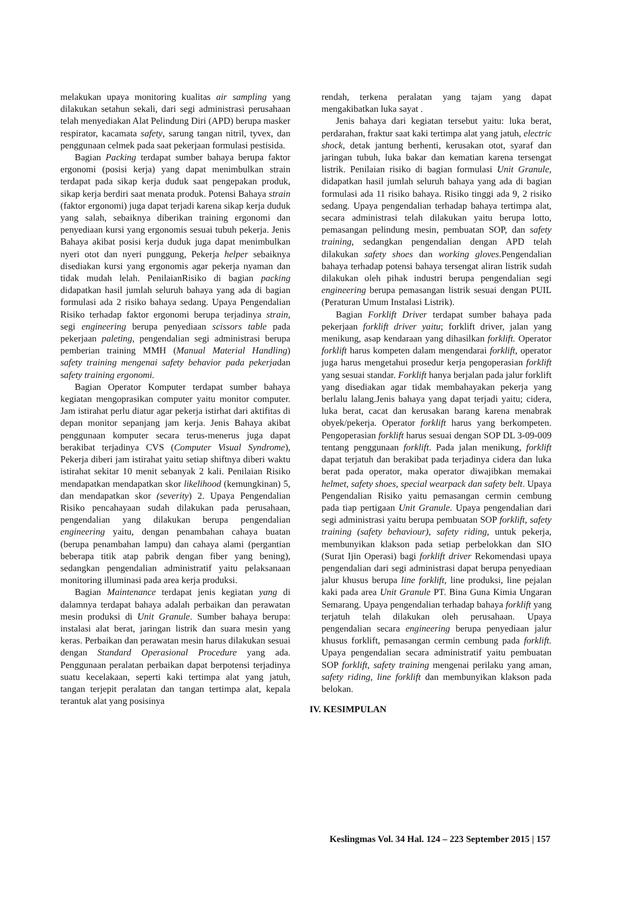melakukan upaya monitoring kualitas air sampling yang dilakukan setahun sekali, dari segi administrasi perusahaan telah menyediakan Alat Pelindung Diri (APD) berupa masker respirator, kacamata safety, sarung tangan nitril, tyvex, dan penggunaan celmek pada saat pekerjaan formulasi pestisida.
Bagian Packing terdapat sumber bahaya berupa faktor ergonomi (posisi kerja) yang dapat menimbulkan strain terdapat pada sikap kerja duduk saat pengepakan produk, sikap kerja berdiri saat menata produk. Potensi Bahaya strain (faktor ergonomi) juga dapat terjadi karena sikap kerja duduk yang salah, sebaiknya diberikan training ergonomi dan penyediaan kursi yang ergonomis sesuai tubuh pekerja. Jenis Bahaya akibat posisi kerja duduk juga dapat menimbulkan nyeri otot dan nyeri punggung, Pekerja helper sebaiknya disediakan kursi yang ergonomis agar pekerja nyaman dan tidak mudah lelah. PenilaianRisiko di bagian packing didapatkan hasil jumlah seluruh bahaya yang ada di bagian formulasi ada 2 risiko bahaya sedang. Upaya Pengendalian Risiko terhadap faktor ergonomi berupa terjadinya strain, segi engineering berupa penyediaan scissors table pada pekerjaan paleting, pengendalian segi administrasi berupa pemberian training MMH (Manual Material Handling) safety training mengenai safety behavior pada pekerjadan safety training ergonomi.
Bagian Operator Komputer terdapat sumber bahaya kegiatan mengoprasikan computer yaitu monitor computer. Jam istirahat perlu diatur agar pekerja istirhat dari aktifitas di depan monitor sepanjang jam kerja. Jenis Bahaya akibat penggunaan komputer secara terus-menerus juga dapat berakibat terjadinya CVS (Computer Visual Syndrome), Pekerja diberi jam istirahat yaitu setiap shiftnya diberi waktu istirahat sekitar 10 menit sebanyak 2 kali. Penilaian Risiko mendapatkan mendapatkan skor likelihood (kemungkinan) 5, dan mendapatkan skor (severity) 2. Upaya Pengendalian Risiko pencahayaan sudah dilakukan pada perusahaan, pengendalian yang dilakukan berupa pengendalian engineering yaitu, dengan penambahan cahaya buatan (berupa penambahan lampu) dan cahaya alami (pergantian beberapa titik atap pabrik dengan fiber yang bening), sedangkan pengendalian administratif yaitu pelaksanaan monitoring illuminasi pada area kerja produksi.
Bagian Maintenance terdapat jenis kegiatan yang di dalamnya terdapat bahaya adalah perbaikan dan perawatan mesin produksi di Unit Granule. Sumber bahaya berupa: instalasi alat berat, jaringan listrik dan suara mesin yang keras. Perbaikan dan perawatan mesin harus dilakukan sesuai dengan Standard Operasional Procedure yang ada. Penggunaan peralatan perbaikan dapat berpotensi terjadinya suatu kecelakaan, seperti kaki tertimpa alat yang jatuh, tangan terjepit peralatan dan tangan tertimpa alat, kepala terantuk alat yang posisinya
rendah, terkena peralatan yang tajam yang dapat mengakibatkan luka sayat .
Jenis bahaya dari kegiatan tersebut yaitu: luka berat, perdarahan, fraktur saat kaki tertimpa alat yang jatuh, electric shock, detak jantung berhenti, kerusakan otot, syaraf dan jaringan tubuh, luka bakar dan kematian karena tersengat listrik. Penilaian risiko di bagian formulasi Unit Granule, didapatkan hasil jumlah seluruh bahaya yang ada di bagian formulasi ada 11 risiko bahaya. Risiko tinggi ada 9, 2 risiko sedang. Upaya pengendalian terhadap bahaya tertimpa alat, secara administrasi telah dilakukan yaitu berupa lotto, pemasangan pelindung mesin, pembuatan SOP, dan safety training, sedangkan pengendalian dengan APD telah dilakukan safety shoes dan working gloves.Pengendalian bahaya terhadap potensi bahaya tersengat aliran listrik sudah dilakukan oleh pihak industri berupa pengendalian segi engineering berupa pemasangan listrik sesuai dengan PUIL (Peraturan Umum Instalasi Listrik).
Bagian Forklift Driver terdapat sumber bahaya pada pekerjaan forklift driver yaitu; forklift driver, jalan yang menikung, asap kendaraan yang dihasilkan forklift. Operator forklift harus kompeten dalam mengendarai forklift, operator juga harus mengetahui prosedur kerja pengoperasian forklift yang sesuai standar. Forklift hanya berjalan pada jalur forklift yang disediakan agar tidak membahayakan pekerja yang berlalu lalang.Jenis bahaya yang dapat terjadi yaitu; cidera, luka berat, cacat dan kerusakan barang karena menabrak obyek/pekerja. Operator forklift harus yang berkompeten. Pengoperasian forklift harus sesuai dengan SOP DL 3-09-009 tentang penggunaan forklift. Pada jalan menikung, forklift dapat terjatuh dan berakibat pada terjadinya cidera dan luka berat pada operator, maka operator diwajibkan memakai helmet, safety shoes, special wearpack dan safety belt. Upaya Pengendalian Risiko yaitu pemasangan cermin cembung pada tiap pertigaan Unit Granule. Upaya pengendalian dari segi administrasi yaitu berupa pembuatan SOP forklift, safety training (safety behaviour), safety riding, untuk pekerja, membunyikan klakson pada setiap perbelokkan dan SIO (Surat Ijin Operasi) bagi forklift driver Rekomendasi upaya pengendalian dari segi administrasi dapat berupa penyediaan jalur khusus berupa line forklift, line produksi, line pejalan kaki pada area Unit Granule PT. Bina Guna Kimia Ungaran Semarang. Upaya pengendalian terhadap bahaya forklift yang terjatuh telah dilakukan oleh perusahaan. Upaya pengendalian secara engineering berupa penyediaan jalur khusus forklift, pemasangan cermin cembung pada forklift. Upaya pengendalian secara administratif yaitu pembuatan SOP forklift, safety training mengenai perilaku yang aman, safety riding, line forklift dan membunyikan klakson pada belokan.
IV. KESIMPULAN
Keslingmas Vol. 34 Hal. 124 – 223 September 2015 | 157